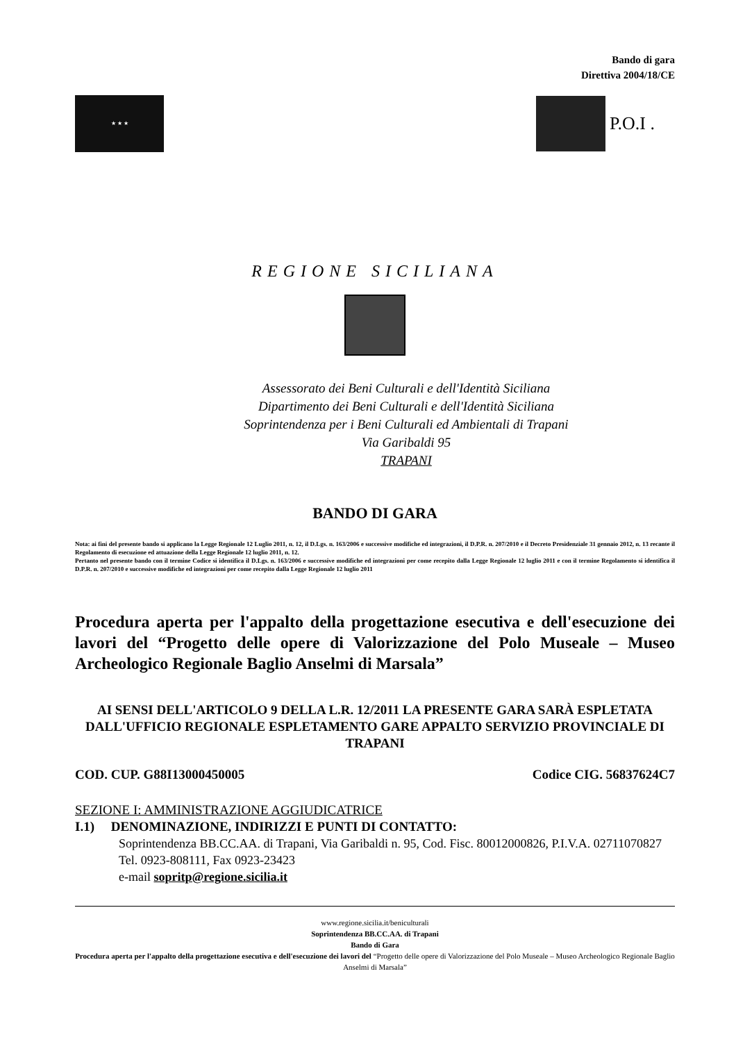Bando di gara
Direttiva 2004/18/CE
★ ★ ★
P.O.I .
REGIONE SICILIANA
Assessorato dei Beni Culturali e dell'Identità Siciliana
Dipartimento dei Beni Culturali e dell'Identità Siciliana
Soprintendenza per i Beni Culturali ed Ambientali di Trapani
Via Garibaldi 95
TRAPANI
BANDO DI GARA
Nota: ai fini del presente bando si applicano la Legge Regionale 12 Luglio 2011, n. 12, il D.Lgs. n. 163/2006 e successive modifiche ed integrazioni, il D.P.R. n. 207/2010 e il Decreto Presidenziale 31 gennaio 2012, n. 13 recante il Regolamento di esecuzione ed attuazione della Legge Regionale 12 luglio 2011, n. 12.
Pertanto nel presente bando con il termine Codice si identifica il D.Lgs. n. 163/2006 e successive modifiche ed integrazioni per come recepito dalla Legge Regionale 12 luglio 2011 e con il termine Regolamento si identifica il D.P.R. n. 207/2010 e successive modifiche ed integrazioni per come recepito dalla Legge Regionale 12 luglio 2011
Procedura aperta per l'appalto della progettazione esecutiva e dell'esecuzione dei lavori del “Progetto delle opere di Valorizzazione del Polo Museale – Museo Archeologico Regionale Baglio Anselmi di Marsala”
AI SENSI DELL'ARTICOLO 9 DELLA L.R. 12/2011 LA PRESENTE GARA SARÀ ESPLETATA DALL'UFFICIO REGIONALE ESPLETAMENTO GARE APPALTO SERVIZIO PROVINCIALE DI TRAPANI
COD. CUP. G88I13000450005 Codice CIG. 56837624C7
SEZIONE I: AMMINISTRAZIONE AGGIUDICATRICE
I.1) DENOMINAZIONE, INDIRIZZI E PUNTI DI CONTATTO:
Soprintendenza BB.CC.AA. di Trapani, Via Garibaldi n. 95, Cod. Fisc. 80012000826, P.I.V.A. 02711070827
Tel. 0923-808111, Fax 0923-23423
e-mail sopritp@regione.sicilia.it
www.regione.sicilia.it/beniculturali
Soprintendenza BB.CC.AA. di Trapani
Bando di Gara
Procedura aperta per l'appalto della progettazione esecutiva e dell'esecuzione dei lavori del “Progetto delle opere di Valorizzazione del Polo Museale – Museo Archeologico Regionale Baglio Anselmi di Marsala”